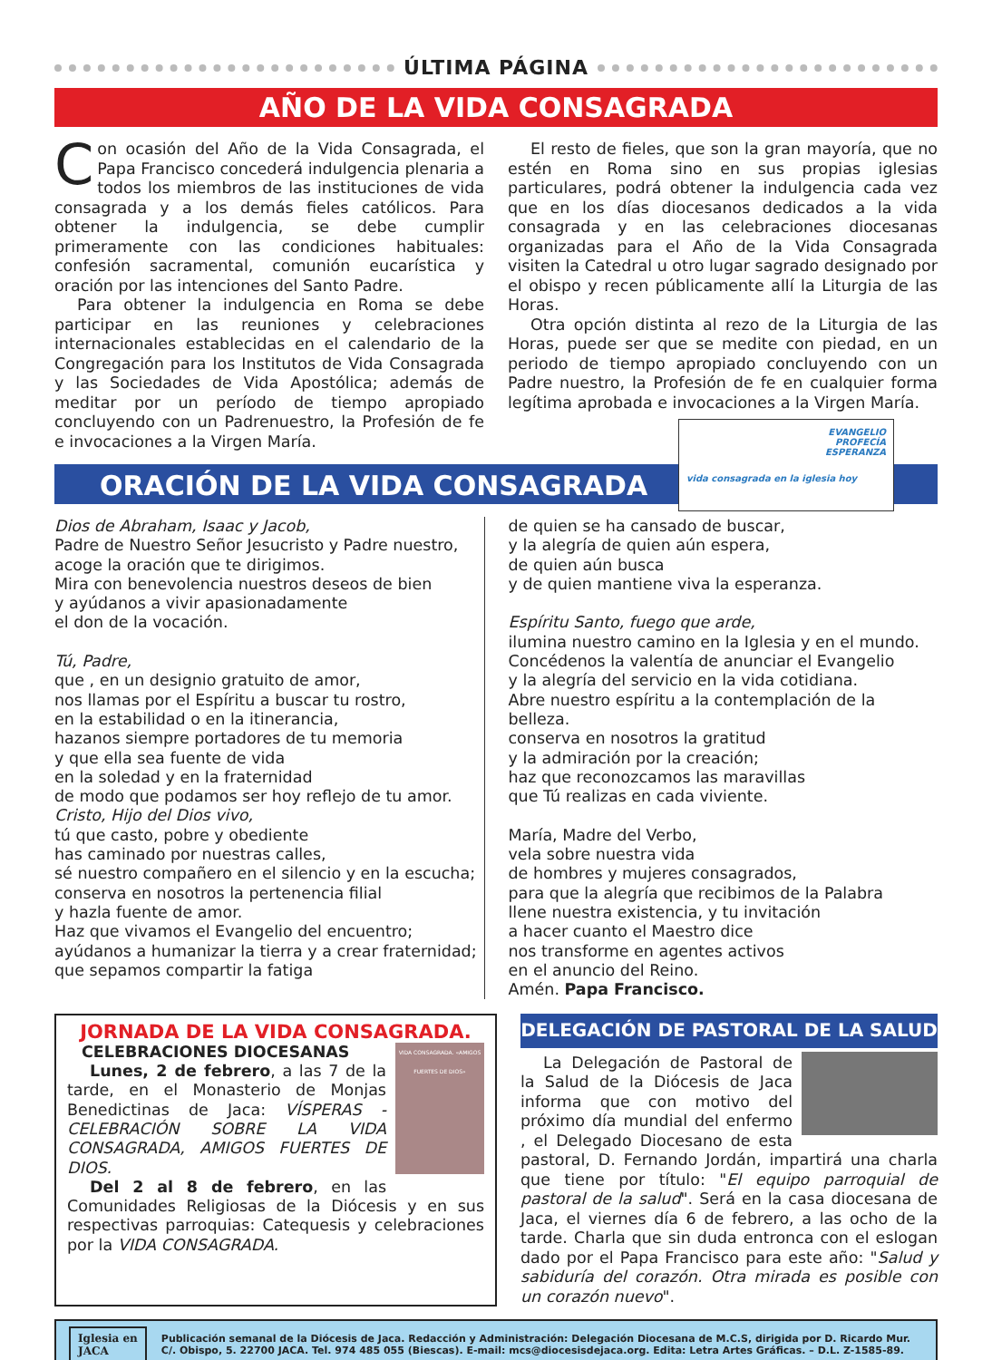ÚLTIMA PÁGINA
AÑO DE LA VIDA CONSAGRADA
Con ocasión del Año de la Vida Consagrada, el Papa Francisco concederá indulgencia plenaria a todos los miembros de las instituciones de vida consagrada y a los demás fieles católicos. Para obtener la indulgencia, se debe cumplir primeramente con las condiciones habituales: confesión sacramental, comunión eucarística y oración por las intenciones del Santo Padre.
Para obtener la indulgencia en Roma se debe participar en las reuniones y celebraciones internacionales establecidas en el calendario de la Congregación para los Institutos de Vida Consagrada y las Sociedades de Vida Apostólica; además de meditar por un período de tiempo apropiado concluyendo con un Padrenuestro, la Profesión de fe e invocaciones a la Virgen María.
El resto de fieles, que son la gran mayoría, que no estén en Roma sino en sus propias iglesias particulares, podrá obtener la indulgencia cada vez que en los días diocesanos dedicados a la vida consagrada y en las celebraciones diocesanas organizadas para el Año de la Vida Consagrada visiten la Catedral u otro lugar sagrado designado por el obispo y recen públicamente allí la Liturgia de las Horas.
Otra opción distinta al rezo de la Liturgia de las Horas, puede ser que se medite con piedad, en un periodo de tiempo apropiado concluyendo con un Padre nuestro, la Profesión de fe en cualquier forma legítima aprobada e invocaciones a la Virgen María.
ORACIÓN DE LA VIDA CONSAGRADA
EVANGELIO
PROFECÍA
ESPERANZA
vida consagrada en la iglesia hoy
Dios de Abraham, Isaac y Jacob,
Padre de Nuestro Señor Jesucristo y Padre nuestro,
acoge la oración que te dirigimos.
Mira con benevolencia nuestros deseos de bien
y ayúdanos a vivir apasionadamente
el don de la vocación.
Tú, Padre,
que , en un designio gratuito de amor,
nos llamas por el Espíritu a buscar tu rostro,
en la estabilidad o en la itinerancia,
hazanos siempre portadores de tu memoria
y que ella sea fuente de vida
en la soledad y en la fraternidad
de modo que podamos ser hoy reflejo de tu amor.
Cristo, Hijo del Dios vivo,
tú que casto, pobre y obediente
has caminado por nuestras calles,
sé nuestro compañero en el silencio y en la escucha;
conserva en nosotros la pertenencia filial
y hazla fuente de amor.
Haz que vivamos el Evangelio del encuentro;
ayúdanos a humanizar la tierra y a crear fraternidad;
que sepamos compartir la fatiga
de quien se ha cansado de buscar,
y la alegría de quien aún espera,
de quien aún busca
y de quien mantiene viva la esperanza.
Espíritu Santo, fuego que arde,
ilumina nuestro camino en la Iglesia y en el mundo.
Concédenos la valentía de anunciar el Evangelio
y la alegría del servicio en la vida cotidiana.
Abre nuestro espíritu a la contemplación de la belleza.
conserva en nosotros la gratitud
y la admiración por la creación;
haz que reconozcamos las maravillas
que Tú realizas en cada viviente.
María, Madre del Verbo,
vela sobre nuestra vida
de hombres y mujeres consagrados,
para que la alegría que recibimos de la Palabra
llene nuestra existencia, y tu invitación
a hacer cuanto el Maestro dice
nos transforme en agentes activos
en el anuncio del Reino.
Amén. Papa Francisco.
JORNADA DE LA VIDA CONSAGRADA.
VIDA CONSAGRADA. «AMIGOS FUERTES DE DIOS»
CELEBRACIONES DIOCESANAS
Lunes, 2 de febrero, a las 7 de la tarde, en el Monasterio de Monjas Benedictinas de Jaca: VÍSPERAS - CELEBRACIÓN SOBRE LA VIDA CONSAGRADA, AMIGOS FUERTES DE DIOS.
Del 2 al 8 de febrero, en las Comunidades Religiosas de la Diócesis y en sus respectivas parroquias: Catequesis y celebraciones por la VIDA CONSAGRADA.
DELEGACIÓN DE PASTORAL DE LA SALUD
La Delegación de Pastoral de la Salud de la Diócesis de Jaca informa que con motivo del próximo día mundial del enfermo , el Delegado Diocesano de esta pastoral, D. Fernando Jordán, impartirá una charla que tiene por título: "El equipo parroquial de pastoral de la salud". Será en la casa diocesana de Jaca, el viernes día 6 de febrero, a las ocho de la tarde. Charla que sin duda entronca con el eslogan dado por el Papa Francisco para este año: "Salud y sabiduría del corazón. Otra mirada es posible con un corazón nuevo".
Iglesia en
JACA
Publicación semanal de la Diócesis de Jaca. Redacción y Administración: Delegación Diocesana de M.C.S, dirigida por D. Ricardo Mur.
C/. Obispo, 5. 22700 JACA. Tel. 974 485 055 (Biescas). E-mail: mcs@diocesisdejaca.org. Edita: Letra Artes Gráficas. – D.L. Z-1585-89.